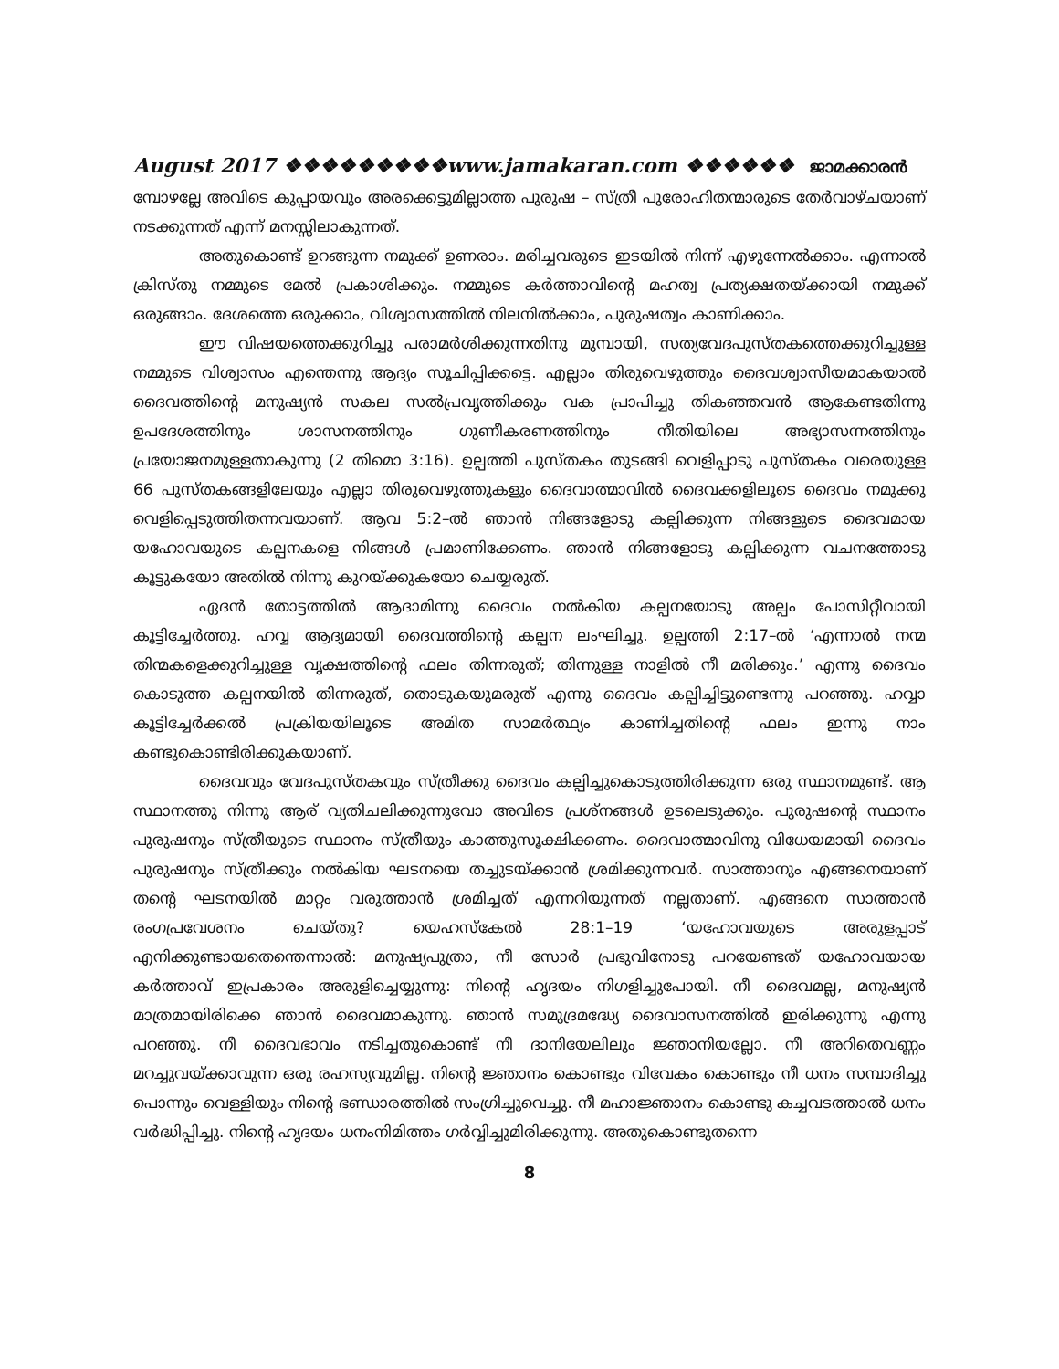August 2017 ❖❖❖❖❖❖❖❖❖www.jamakaran.com ❖❖❖❖❖❖ ജാമക്കാരൻ
മ്പോഴല്ലേ അവിടെ കുപ്പായവും അരക്കെട്ടുമില്ലാത്ത പുരുഷ – സ്ത്രീ പുരോഹിതന്മാരുടെ തേർവാഴ്ചയാണ് നടക്കുന്നത് എന്ന് മനസ്സിലാകുന്നത്.
അതുകൊണ്ട് ഉറങ്ങുന്ന നമുക്ക് ഉണരാം. മരിച്ചവരുടെ ഇടയിൽ നിന്ന് എഴുന്നേൽക്കാം. എന്നാൽ ക്രിസ്തു നമ്മുടെ മേൽ പ്രകാശിക്കും. നമ്മുടെ കർത്താവിന്റെ മഹത്വ പ്രത്യക്ഷതയ്ക്കായി നമുക്ക് ഒരുങ്ങാം. ദേശത്തെ ഒരുക്കാം, വിശ്വാസത്തിൽ നിലനിൽക്കാം, പുരുഷത്വം കാണിക്കാം.
ഈ വിഷയത്തെക്കുറിച്ചു പരാമർശിക്കുന്നതിനു മുമ്പായി, സത്യവേദപുസ്തകത്തെക്കുറിച്ചുള്ള നമ്മുടെ വിശ്വാസം എന്തെന്നു ആദ്യം സൂചിപ്പിക്കട്ടെ. എല്ലാം തിരുവെഴുത്തും ദൈവശ്വാസീയമാകയാൽ ദൈവത്തിന്റെ മനുഷ്യൻ സകല സൽപ്രവൃത്തിക്കും വക പ്രാപിച്ചു തികഞ്ഞവൻ ആകേണ്ടതിന്നു ഉപദേശത്തിനും ശാസനത്തിനും ഗുണീകരണത്തിനും നീതിയിലെ അഭ്യാസന്നത്തിനും പ്രയോജനമുള്ളതാകുന്നു (2 തിമൊ 3:16). ഉല്പത്തി പുസ്തകം തുടങ്ങി വെളിപ്പാടു പുസ്തകം വരെയുള്ള 66 പുസ്തകങ്ങളിലേയും എല്ലാ തിരുവെഴുത്തുകളും ദൈവാത്മാവിൽ ദൈവക്കളിലൂടെ ദൈവം നമുക്കു വെളിപ്പെടുത്തിതന്നവയാണ്. ആവ 5:2–ൽ ഞാൻ നിങ്ങളോടു കല്പിക്കുന്ന നിങ്ങളുടെ ദൈവമായ യഹോവയുടെ കല്പനകളെ നിങ്ങൾ പ്രമാണിക്കേണം. ഞാൻ നിങ്ങളോടു കല്പിക്കുന്ന വചനത്തോടു കൂട്ടുകയോ അതിൽ നിന്നു കുറയ്ക്കുകയോ ചെയ്യരുത്.
ഏദൻ തോട്ടത്തിൽ ആദാമിന്നു ദൈവം നൽകിയ കല്പനയോടു അല്പം പോസിറ്റീവായി കൂട്ടിച്ചേർത്തു. ഹവ്വ ആദ്യമായി ദൈവത്തിന്റെ കല്പന ലംഘിച്ചു. ഉല്പത്തി 2:17–ൽ ‘എന്നാൽ നന്മ തിന്മകളെക്കുറിച്ചുള്ള വൃക്ഷത്തിന്റെ ഫലം തിന്നരുത്; തിന്നുള്ള നാളിൽ നീ മരിക്കും.’ എന്നു ദൈവം കൊടുത്ത കല്പനയിൽ തിന്നരുത്, തൊടുകയുമരുത് എന്നു ദൈവം കല്പിച്ചിട്ടുണ്ടെന്നു പറഞ്ഞു. ഹവ്വാ കൂട്ടിച്ചേർക്കൽ പ്രക്രിയയിലൂടെ അമിത സാമർത്ഥ്യം കാണിച്ചതിന്റെ ഫലം ഇന്നു നാം കണ്ടുകൊണ്ടിരിക്കുകയാണ്.
ദൈവവും വേദപുസ്തകവും സ്ത്രീക്കു ദൈവം കല്പിച്ചുകൊടുത്തിരിക്കുന്ന ഒരു സ്ഥാനമുണ്ട്. ആ സ്ഥാനത്തു നിന്നു ആര് വ്യതിചലിക്കുന്നുവോ അവിടെ പ്രശ്നങ്ങൾ ഉടലെടുക്കും. പുരുഷന്റെ സ്ഥാനം പുരുഷനും സ്ത്രീയുടെ സ്ഥാനം സ്ത്രീയും കാത്തുസൂക്ഷിക്കണം. ദൈവാത്മാവിനു വിധേയമായി ദൈവം പുരുഷനും സ്ത്രീക്കും നൽകിയ ഘടനയെ തച്ചുടയ്ക്കാൻ ശ്രമിക്കുന്നവർ. സാത്താനും എങ്ങനെയാണ് തന്റെ ഘടനയിൽ മാറ്റം വരുത്താൻ ശ്രമിച്ചത് എന്നറിയുന്നത് നല്ലതാണ്. എങ്ങനെ സാത്താൻ രംഗപ്രവേശനം ചെയ്തു? യെഹസ്കേൽ 28:1–19 ‘യഹോവയുടെ അരുളപ്പാട് എനിക്കുണ്ടായതെന്തെന്നാൽ: മനുഷ്യപുത്രാ, നീ സോർ പ്രഭുവിനോടു പറയേണ്ടത് യഹോവയായ കർത്താവ് ഇപ്രകാരം അരുളിച്ചെയ്യുന്നു: നിന്റെ ഹൃദയം നിഗളിച്ചുപോയി. നീ ദൈവമല്ല, മനുഷ്യൻ മാത്രമായിരിക്കെ ഞാൻ ദൈവമാകുന്നു. ഞാൻ സമുദ്രമദ്ധ്യേ ദൈവാസനത്തിൽ ഇരിക്കുന്നു എന്നു പറഞ്ഞു. നീ ദൈവഭാവം നടിച്ചതുകൊണ്ട് നീ ദാനിയേലിലും ജ്ഞാനിയല്ലോ. നീ അറിതെവണ്ണം മറച്ചുവയ്ക്കാവുന്ന ഒരു രഹസ്യവുമില്ല. നിന്റെ ജ്ഞാനം കൊണ്ടും വിവേകം കൊണ്ടും നീ ധനം സമ്പാദിച്ചു പൊന്നും വെള്ളിയും നിന്റെ ഭണ്ഡാരത്തിൽ സംഗ്രിച്ചുവെച്ചു. നീ മഹാജ്ഞാനം കൊണ്ടു കച്ചവടത്താൽ ധനം വർദ്ധിപ്പിച്ചു. നിന്റെ ഹൃദയം ധനംനിമിത്തം ഗർവ്വിച്ചുമിരിക്കുന്നു. അതുകൊണ്ടുതന്നെ
8